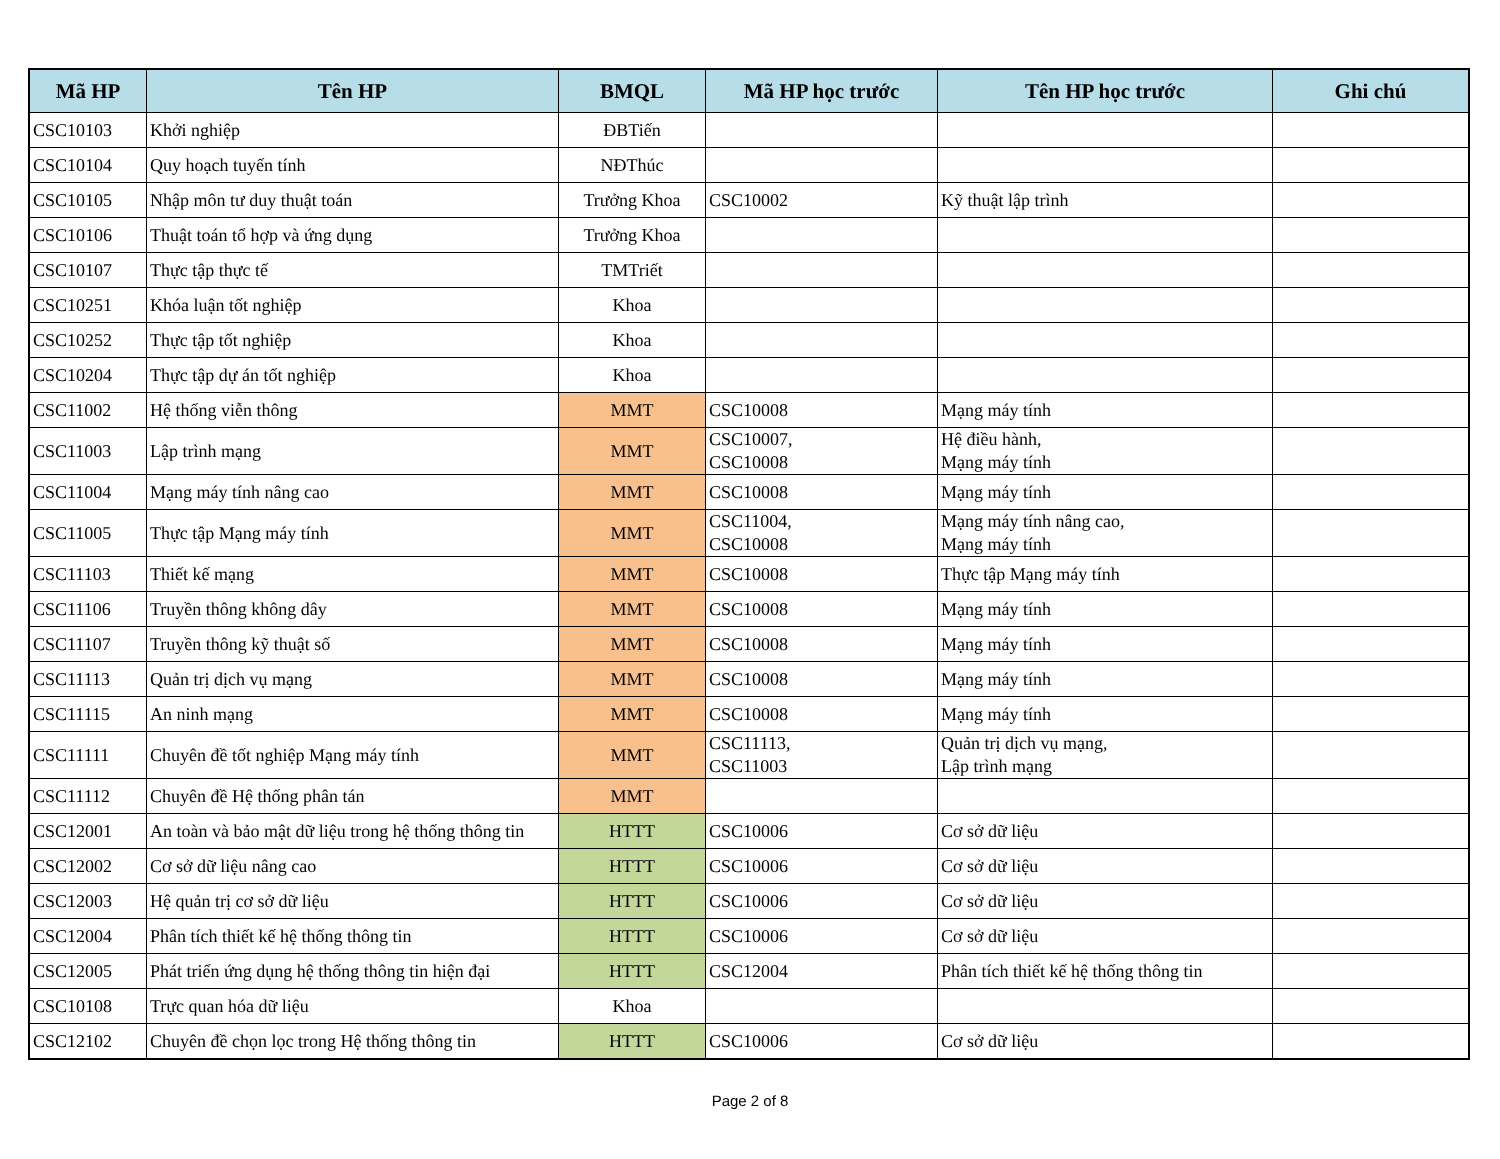| Mã HP | Tên HP | BMQL | Mã HP học trước | Tên HP học trước | Ghi chú |
| --- | --- | --- | --- | --- | --- |
| CSC10103 | Khởi nghiệp | ĐBTiến | | | |
| CSC10104 | Quy hoạch tuyến tính | NĐThúc | | | |
| CSC10105 | Nhập môn tư duy thuật toán | Trưởng Khoa | CSC10002 | Kỹ thuật lập trình | |
| CSC10106 | Thuật toán tổ hợp và ứng dụng | Trưởng Khoa | | | |
| CSC10107 | Thực tập thực tế | TMTriết | | | |
| CSC10251 | Khóa luận tốt nghiệp | Khoa | | | |
| CSC10252 | Thực tập tốt nghiệp | Khoa | | | |
| CSC10204 | Thực tập dự án tốt nghiệp | Khoa | | | |
| CSC11002 | Hệ thống viễn thông | MMT | CSC10008 | Mạng máy tính | |
| CSC11003 | Lập trình mạng | MMT | CSC10007, CSC10008 | Hệ điều hành, Mạng máy tính | |
| CSC11004 | Mạng máy tính nâng cao | MMT | CSC10008 | Mạng máy tính | |
| CSC11005 | Thực tập Mạng máy tính | MMT | CSC11004, CSC10008 | Mạng máy tính nâng cao, Mạng máy tính | |
| CSC11103 | Thiết kế mạng | MMT | CSC10008 | Thực tập Mạng máy tính | |
| CSC11106 | Truyền thông không dây | MMT | CSC10008 | Mạng máy tính | |
| CSC11107 | Truyền thông kỹ thuật số | MMT | CSC10008 | Mạng máy tính | |
| CSC11113 | Quản trị dịch vụ mạng | MMT | CSC10008 | Mạng máy tính | |
| CSC11115 | An ninh mạng | MMT | CSC10008 | Mạng máy tính | |
| CSC11111 | Chuyên đề tốt nghiệp Mạng máy tính | MMT | CSC11113, CSC11003 | Quản trị dịch vụ mạng, Lập trình mạng | |
| CSC11112 | Chuyên đề Hệ thống phân tán | MMT | | | |
| CSC12001 | An toàn và bảo mật dữ liệu trong hệ thống thông tin | HTTT | CSC10006 | Cơ sở dữ liệu | |
| CSC12002 | Cơ sở dữ liệu nâng cao | HTTT | CSC10006 | Cơ sở dữ liệu | |
| CSC12003 | Hệ quản trị cơ sở dữ liệu | HTTT | CSC10006 | Cơ sở dữ liệu | |
| CSC12004 | Phân tích thiết kế hệ thống thông tin | HTTT | CSC10006 | Cơ sở dữ liệu | |
| CSC12005 | Phát triển ứng dụng hệ thống thông tin hiện đại | HTTT | CSC12004 | Phân tích thiết kế hệ thống thông tin | |
| CSC10108 | Trực quan hóa dữ liệu | Khoa | | | |
| CSC12102 | Chuyên đề chọn lọc trong Hệ thống thông tin | HTTT | CSC10006 | Cơ sở dữ liệu | |
Page 2 of 8